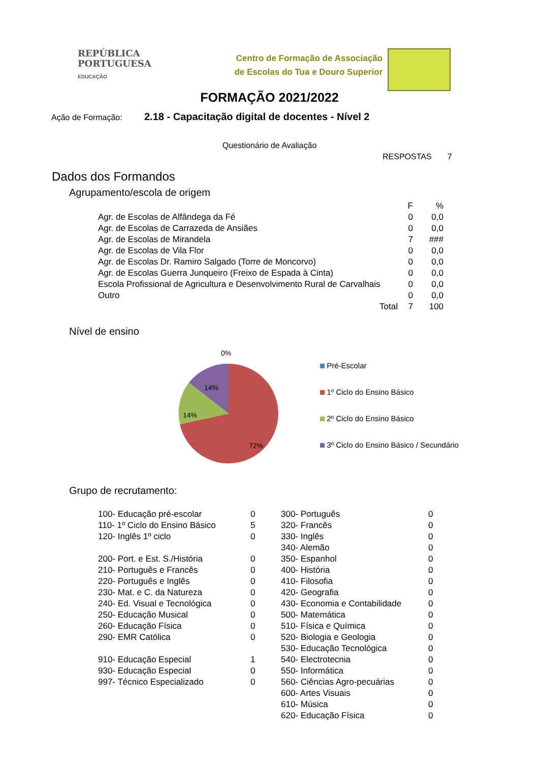REPÚBLICA
PORTUGUESA
EDUCAÇÃO
Centro de Formação de Associação
de Escolas do Tua e Douro Superior
FORMAÇÃO 2021/2022
Ação de Formação: 2.18 - Capacitação digital de docentes - Nível 2
Questionário de Avaliação
RESPOSTAS 7
Dados dos Formandos
Agrupamento/escola de origem
| | F | % |
| Agr. de Escolas de Alfândega da Fé | 0 | 0,0 |
| Agr. de Escolas de Carrazeda de Ansiães | 0 | 0,0 |
| Agr. de Escolas de Mirandela | 7 | ### |
| Agr. de Escolas de Vila Flor | 0 | 0,0 |
| Agr. de Escolas Dr. Ramiro Salgado (Torre de Moncorvo) | 0 | 0,0 |
| Agr. de Escolas Guerra Junqueiro (Freixo de Espada à Cinta) | 0 | 0,0 |
| Escola Profissional de Agricultura e Desenvolvimento Rural de Carvalhais | 0 | 0,0 |
| Outro | 0 | 0,0 |
| Total | 7 | 100 |
Nível de ensino
0%
14%
14%
72%
Pré-Escolar
1º Ciclo do Ensino Básico
2º Ciclo do Ensino Básico
3º Ciclo do Ensino Básico / Secundário
Grupo de recrutamento:
| 100- Educação pré-escolar | 0 | 300- Português | 0 |
| 110- 1º Ciclo do Ensino Básico | 5 | 320- Francês | 0 |
| 120- Inglês 1º ciclo | 0 | 330- Inglês | 0 |
| | | 340- Alemão | 0 |
| 200- Port. e Est. S./História | 0 | 350- Espanhol | 0 |
| 210- Português e Francês | 0 | 400- História | 0 |
| 220- Português e Inglês | 0 | 410- Filosofia | 0 |
| 230- Mat. e C. da Natureza | 0 | 420- Geografia | 0 |
| 240- Ed. Visual e Tecnológica | 0 | 430- Economia e Contabilidade | 0 |
| 250- Educação Musical | 0 | 500- Matemática | 0 |
| 260- Educação Física | 0 | 510- Física e Química | 0 |
| 290- EMR Católica | 0 | 520- Biologia e Geologia | 0 |
| | | 530- Educação Tecnológica | 0 |
| 910- Educação Especial | 1 | 540- Electrotecnia | 0 |
| 930- Educação Especial | 0 | 550- Informática | 0 |
| 997- Técnico Especializado | 0 | 560- Ciências Agro-pecuárias | 0 |
| | | 600- Artes Visuais | 0 |
| | | 610- Música | 0 |
| | | 620- Educação Física | 0 |